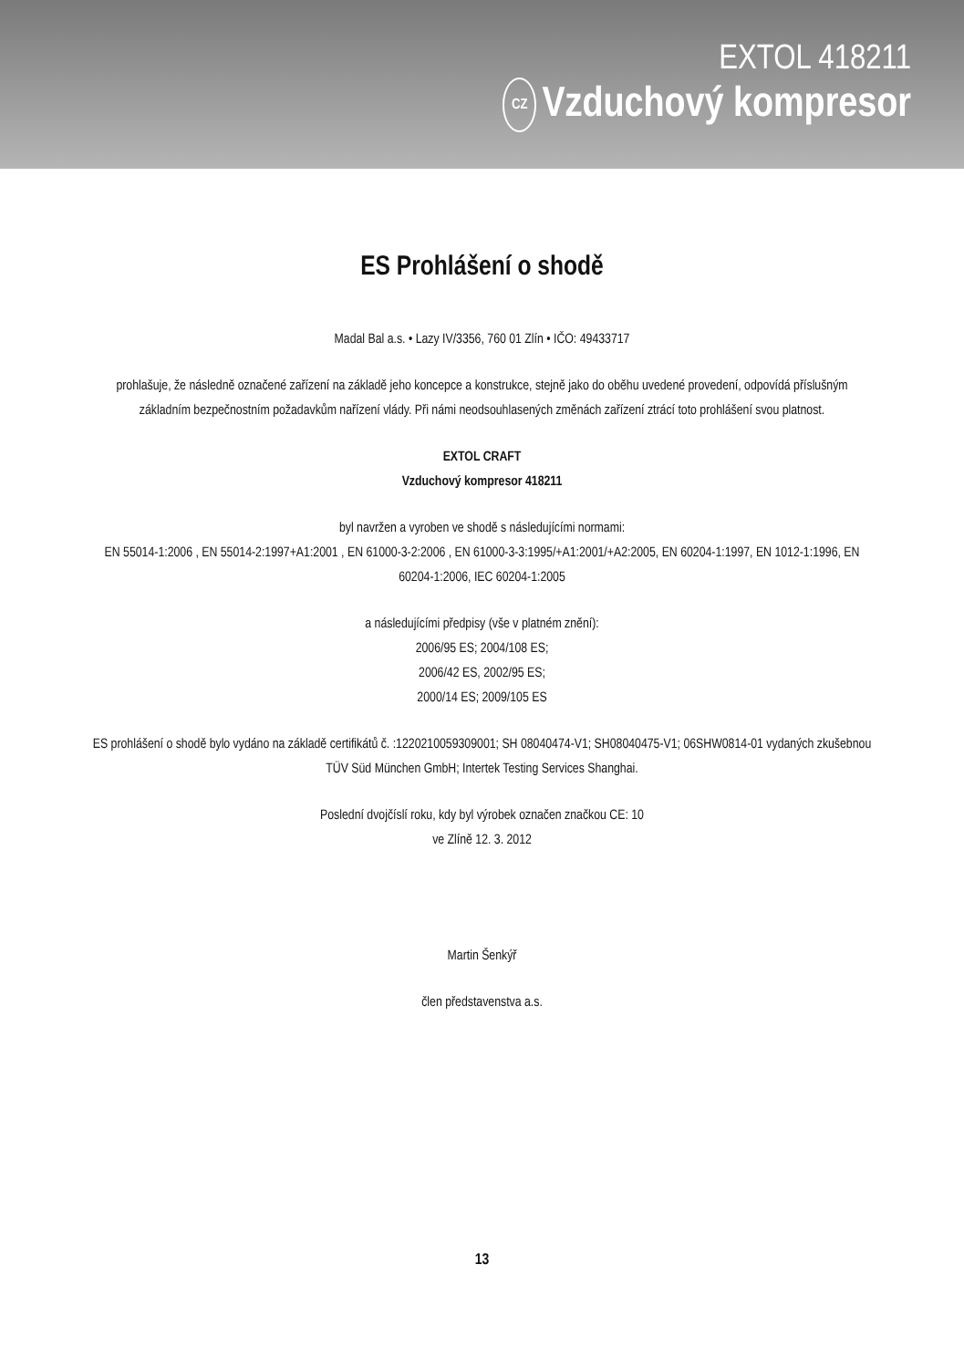EXTOL 418211
CZ Vzduchový kompresor
ES Prohlášení o shodě
Madal Bal a.s. • Lazy IV/3356, 760 01 Zlín • IČO: 49433717
prohlašuje, že následně označené zařízení na základě jeho koncepce a konstrukce, stejně jako do oběhu uvedené provedení, odpovídá příslušným základním bezpečnostním požadavkům nařízení vlády. Při námi neodsouhlasených změnách zařízení ztrácí toto prohlášení svou platnost.
EXTOL CRAFT
Vzduchový kompresor 418211
byl navržen a vyroben ve shodě s následujícími normami:
EN 55014-1:2006 , EN 55014-2:1997+A1:2001 , EN 61000-3-2:2006 , EN 61000-3-3:1995/+A1:2001/+A2:2005, EN 60204-1:1997, EN 1012-1:1996, EN 60204-1:2006, IEC 60204-1:2005
a následujícími předpisy (vše v platném znění):
2006/95 ES; 2004/108 ES;
2006/42 ES, 2002/95 ES;
2000/14 ES; 2009/105 ES
ES prohlášení o shodě bylo vydáno na základě certifikátů č. :1220210059309001; SH 08040474-V1; SH08040475-V1; 06SHW0814-01 vydaných zkušebnou TÜV Süd München GmbH; Intertek Testing Services Shanghai.
Poslední dvojčíslí roku, kdy byl výrobek označen značkou CE: 10
ve Zlíně 12. 3. 2012
Martin Šenkýř
člen představenstva a.s.
13